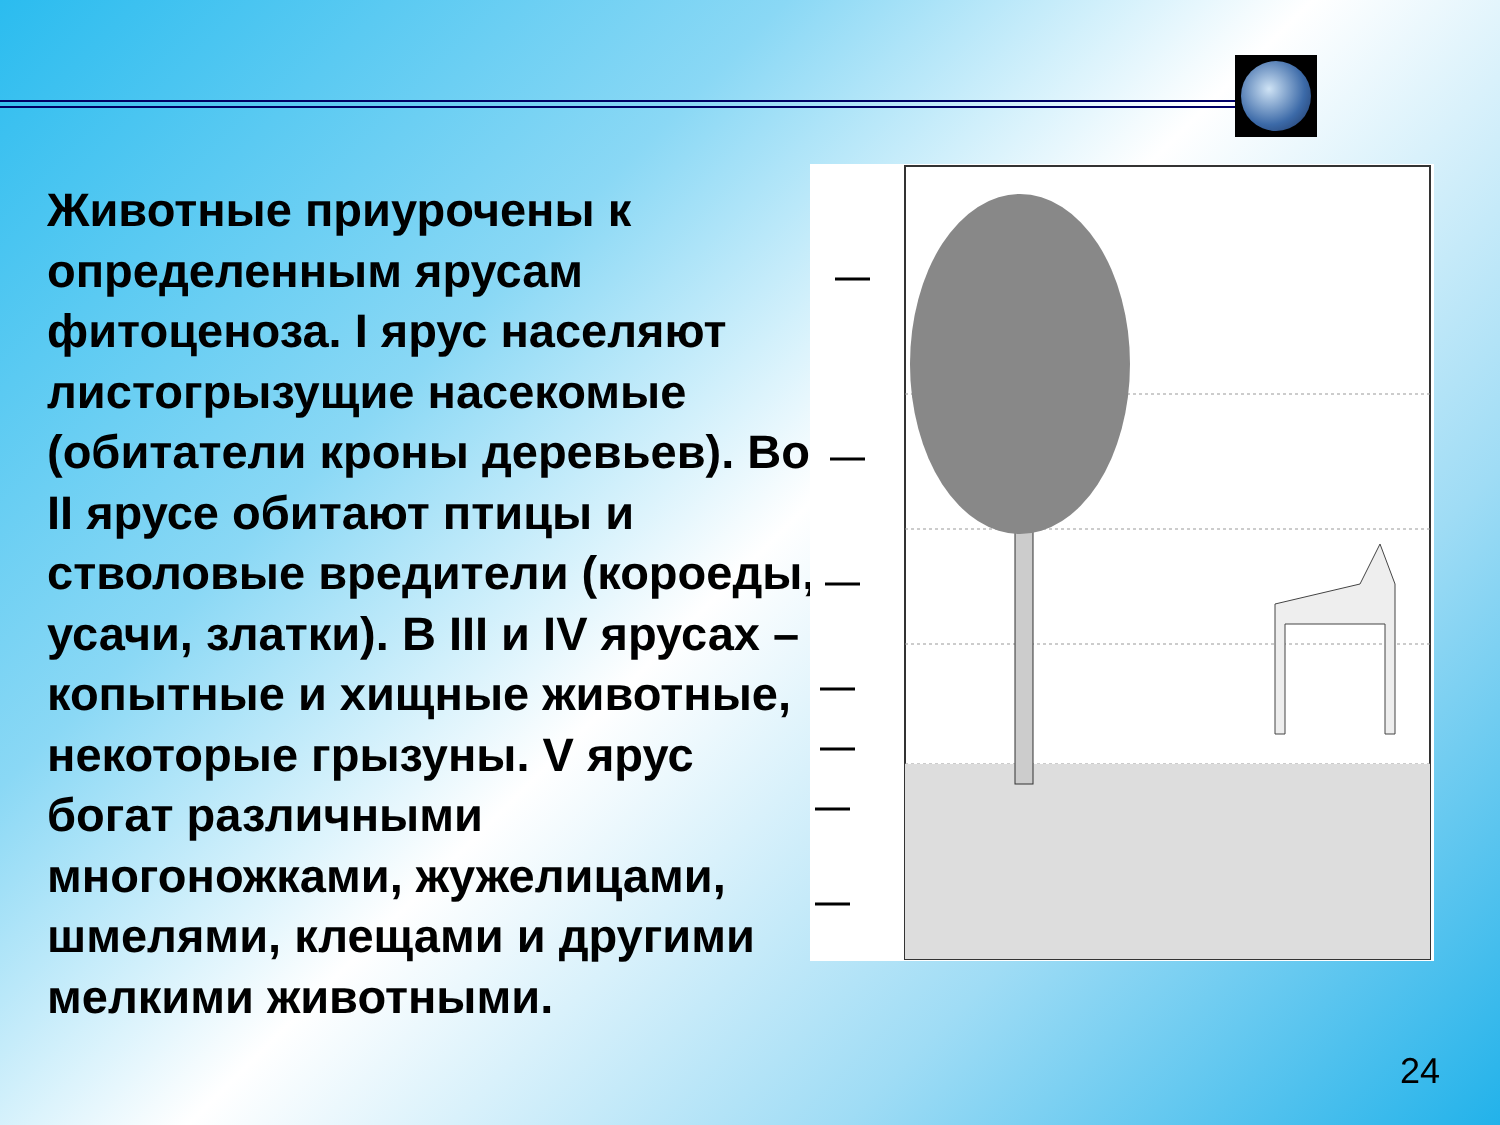Животные приурочены к определенным ярусам фитоценоза. I ярус населяют листогрызущие насекомые (обитатели кроны деревьев). Во II ярусе обитают птицы и стволовые вредители (короеды, усачи, златки). В III и IV ярусах – копытные и хищные животные, некоторые грызуны. V ярус богат различными многоножками, жужелицами, шмелями, клещами и другими мелкими животными.
24